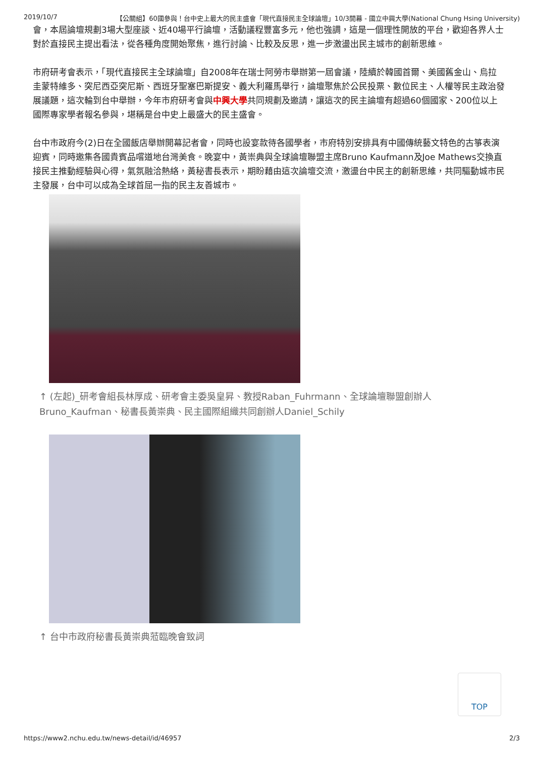2019/10/7 【公關組】60國參與！台中史上最大的民主盛會「現代直接民主全球論壇」10/3開幕 - 國立中興大學(National Chung Hsing University)
會，本屆論壇規劃3場大型座談、近40場平行論壇，活動議程豐富多元，他也強調，這是一個理性開放的平台，歡迎各界人士對於直接民主提出看法，從各種角度開始聚焦，進行討論、比較及反思，進一步激盪出民主城市的創新思維。
市府研考會表示，「現代直接民主全球論壇」自2008年在瑞士阿勞市舉辦第一屆會議，陸續於韓國首爾、美國舊金山、烏拉圭蒙特維多、突尼西亞突尼斯、西班牙聖塞巴斯提安、義大利羅馬舉行，論壇聚焦於公民投票、數位民主、人權等民主政治發展議題，這次輪到台中舉辦，今年市府研考會與中興大學共同規劃及邀請，讓這次的民主論壇有超過60個國家、200位以上國際專家學者報名參與，堪稱是台中史上最盛大的民主盛會。
台中市政府今(2)日在全國飯店舉辦開幕記者會，同時也設宴款待各國學者，市府特別安排具有中國傳統藝文特色的古箏表演迎賓，同時邀集各國貴賓品嚐道地台灣美食。晚宴中，黃崇典與全球論壇聯盟主席Bruno Kaufmann及Joe Mathews交換直接民主推動經驗與心得，氣氛融洽熱絡，黃秘書長表示，期盼藉由這次論壇交流，激盪台中民主的創新思維，共同驅動城市民主發展，台中可以成為全球首屈一指的民主友善城市。
↑ (左起)_研考會組長林厚成、研考會主委吳皇昇、教授Raban_Fuhrmann、全球論壇聯盟創辦人Bruno_Kaufman、秘書長黃崇典、民主國際組織共同創辦人Daniel_Schily
↑ 台中市政府秘書長黃崇典蒞臨晚會致詞
TOP
https://www2.nchu.edu.tw/news-detail/id/46957 2/3